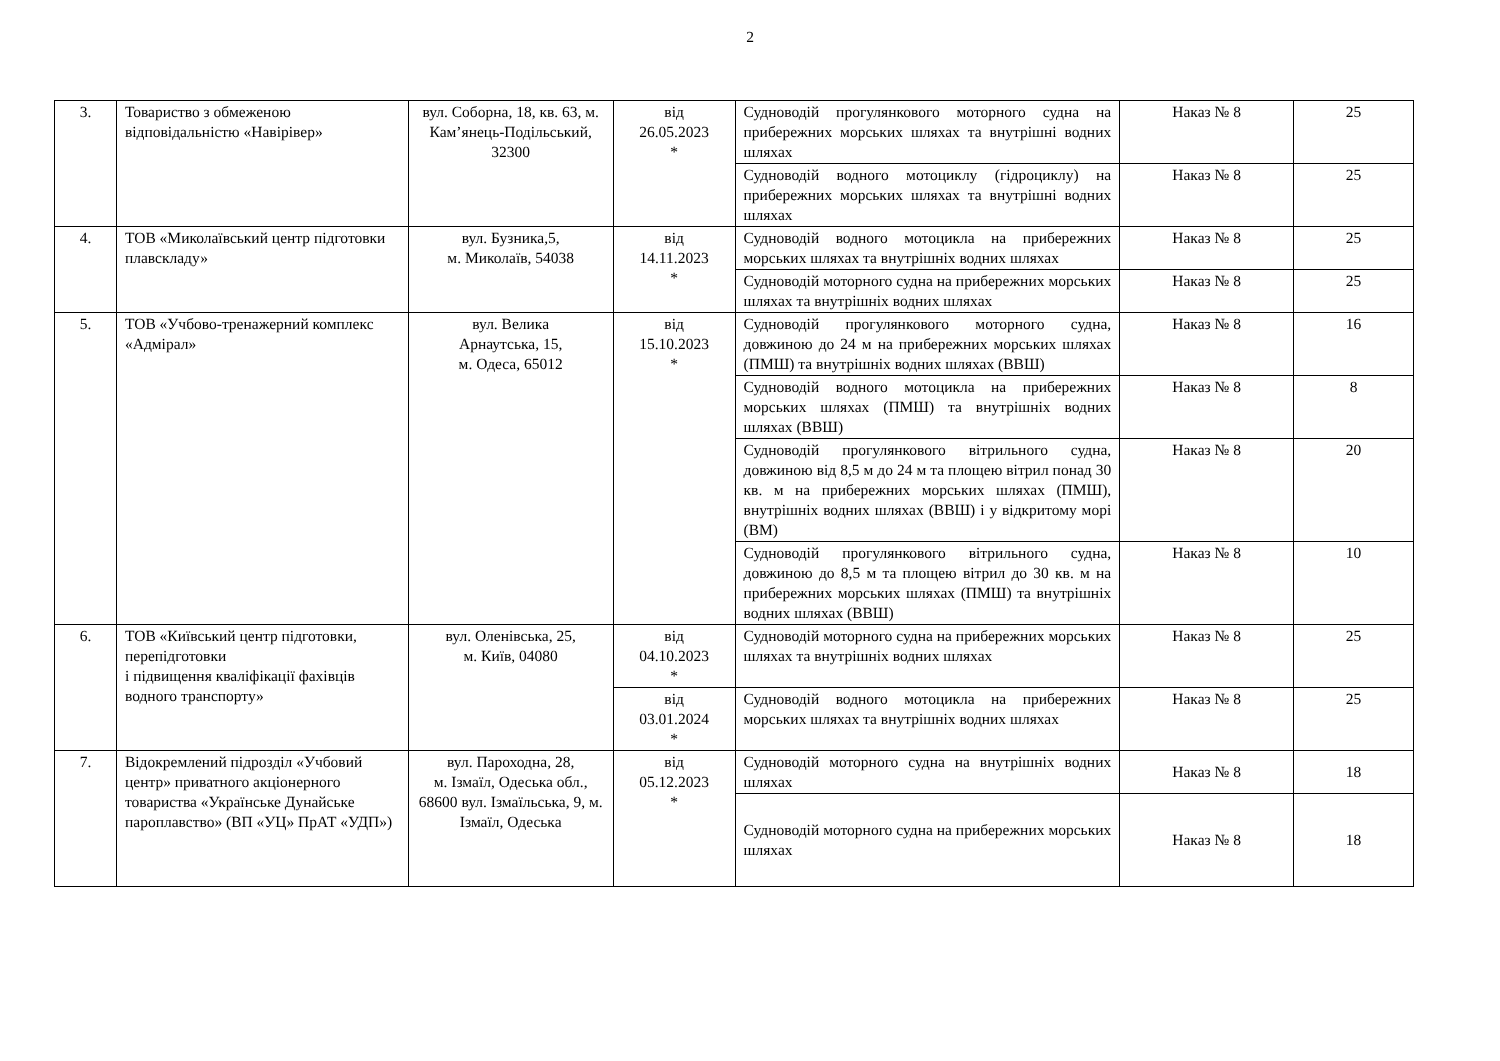2
| 3. | Товариство з обмеженою відповідальністю «Навірівер» | вул. Соборна, 18, кв. 63, м. Кам’янець-Подільський, 32300 | від 26.05.2023 * | Судноводій прогулянкового моторного судна на прибережних морських шляхах та внутрішні водних шляхах | Наказ № 8 | 25 |
| | | | | Судноводій водного мотоциклу (гідроциклу) на прибережних морських шляхах та внутрішні водних шляхах | Наказ № 8 | 25 |
| 4. | ТОВ «Миколаївський центр підготовки плавскладу» | вул. Бузника,5, м. Миколаїв, 54038 | від 14.11.2023 * | Судноводій водного мотоцикла на прибережних морських шляхах та внутрішніх водних шляхах | Наказ № 8 | 25 |
| | | | | Судноводій моторного судна на прибережних морських шляхах та внутрішніх водних шляхах | Наказ № 8 | 25 |
| 5. | ТОВ «Учбово-тренажерний комплекс «Адмірал» | вул. Велика Арнаутська, 15, м. Одеса, 65012 | від 15.10.2023 * | Судноводій прогулянкового моторного судна, довжиною до 24 м на прибережних морських шляхах (ПМШ) та внутрішніх водних шляхах (ВВШ) | Наказ № 8 | 16 |
| | | | | Судноводій водного мотоцикла на прибережних морських шляхах (ПМШ) та внутрішніх водних шляхах (ВВШ) | Наказ № 8 | 8 |
| | | | | Судноводій прогулянкового вітрильного судна, довжиною від 8,5 м до 24 м та площею вітрил понад 30 кв. м на прибережних морських шляхах (ПМШ), внутрішніх водних шляхах (ВВШ) і у відкритому морі (ВМ) | Наказ № 8 | 20 |
| | | | | Судноводій прогулянкового вітрильного судна, довжиною до 8,5 м та площею вітрил до 30 кв. м на прибережних морських шляхах (ПМШ) та внутрішніх водних шляхах (ВВШ) | Наказ № 8 | 10 |
| 6. | ТОВ «Київський центр підготовки, перепідготовки і підвищення кваліфікації фахівців водного транспорту» | вул. Оленівська, 25, м. Київ, 04080 | від 04.10.2023 * | Судноводій моторного судна на прибережних морських шляхах та внутрішніх водних шляхах | Наказ № 8 | 25 |
| | | | від 03.01.2024 * | Судноводій водного мотоцикла на прибережних морських шляхах та внутрішніх водних шляхах | Наказ № 8 | 25 |
| 7. | Відокремлений підрозділ «Учбовий центр» приватного акціонерного товариства «Українське Дунайське пароплавство» (ВП «УЦ» ПрАТ «УДП») | вул. Пароходна, 28, м. Ізмаїл, Одеська обл., 68600 вул. Ізмаїльська, 9, м. Ізмаїл, Одеська | від 05.12.2023 * | Судноводій моторного судна на внутрішніх водних шляхах | Наказ № 8 | 18 |
| | | | | Судноводій моторного судна на прибережних морських шляхах | Наказ № 8 | 18 |